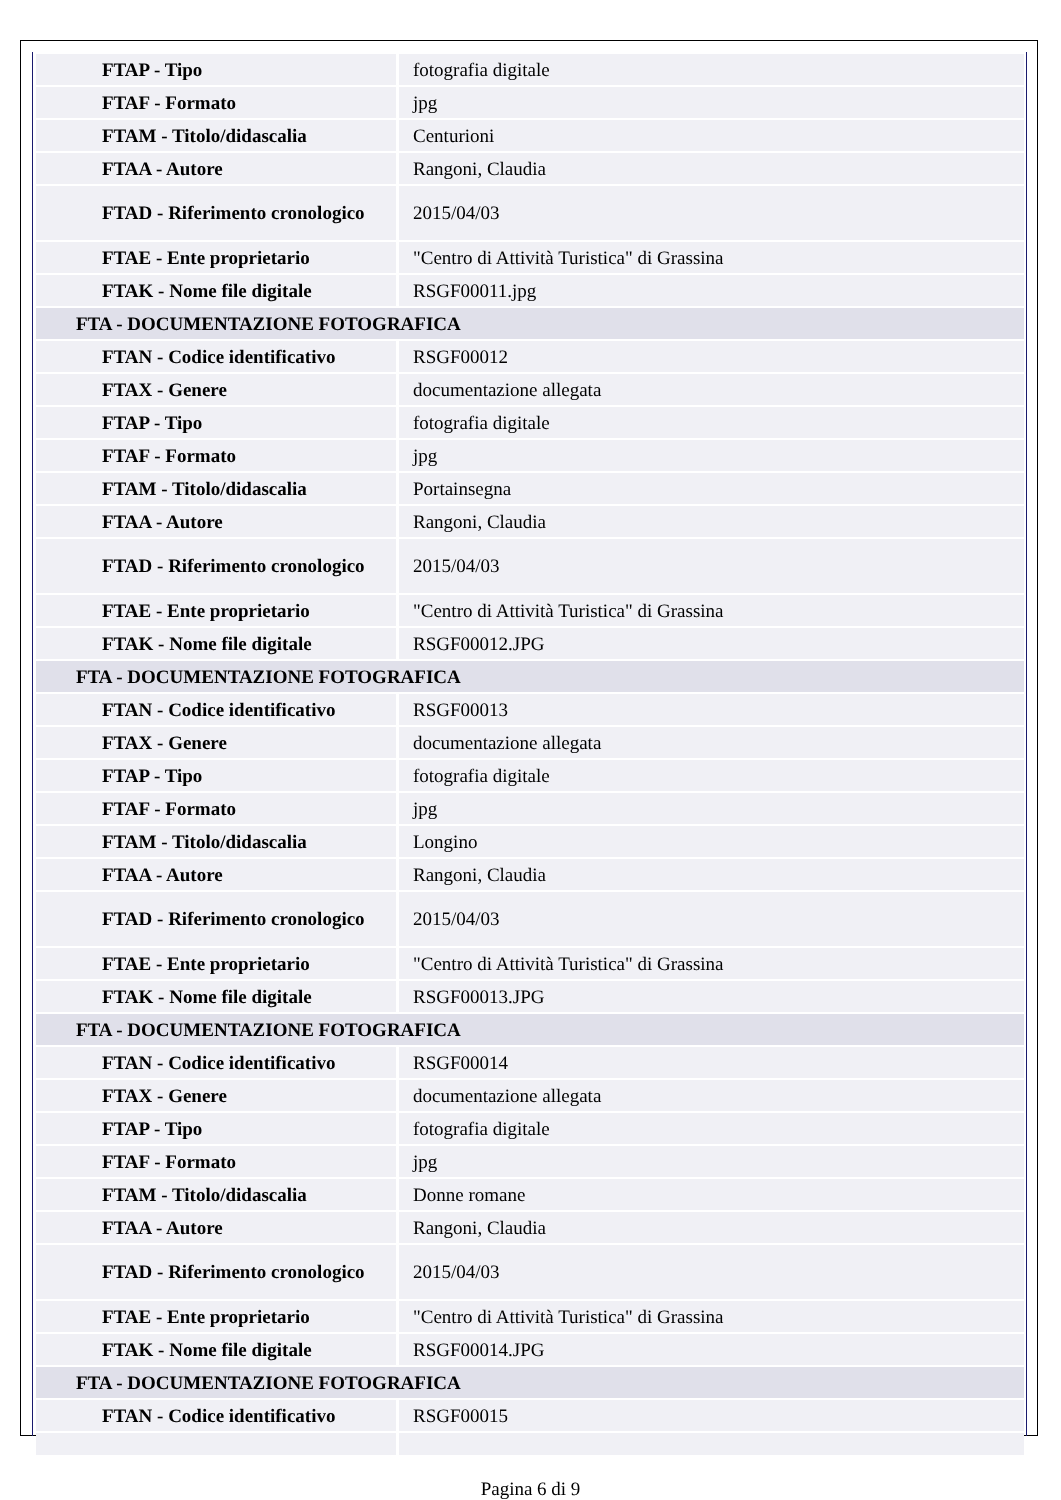| FTAP - Tipo | fotografia digitale |
| FTAF - Formato | jpg |
| FTAM - Titolo/didascalia | Centurioni |
| FTAA - Autore | Rangoni, Claudia |
| FTAD - Riferimento cronologico | 2015/04/03 |
| FTAE - Ente proprietario | "Centro di Attività Turistica" di Grassina |
| FTAK - Nome file digitale | RSGF00011.jpg |
| FTA - DOCUMENTAZIONE FOTOGRAFICA | |
| FTAN - Codice identificativo | RSGF00012 |
| FTAX - Genere | documentazione allegata |
| FTAP - Tipo | fotografia digitale |
| FTAF - Formato | jpg |
| FTAM - Titolo/didascalia | Portainsegna |
| FTAA - Autore | Rangoni, Claudia |
| FTAD - Riferimento cronologico | 2015/04/03 |
| FTAE - Ente proprietario | "Centro di Attività Turistica" di Grassina |
| FTAK - Nome file digitale | RSGF00012.JPG |
| FTA - DOCUMENTAZIONE FOTOGRAFICA | |
| FTAN - Codice identificativo | RSGF00013 |
| FTAX - Genere | documentazione allegata |
| FTAP - Tipo | fotografia digitale |
| FTAF - Formato | jpg |
| FTAM - Titolo/didascalia | Longino |
| FTAA - Autore | Rangoni, Claudia |
| FTAD - Riferimento cronologico | 2015/04/03 |
| FTAE - Ente proprietario | "Centro di Attività Turistica" di Grassina |
| FTAK - Nome file digitale | RSGF00013.JPG |
| FTA - DOCUMENTAZIONE FOTOGRAFICA | |
| FTAN - Codice identificativo | RSGF00014 |
| FTAX - Genere | documentazione allegata |
| FTAP - Tipo | fotografia digitale |
| FTAF - Formato | jpg |
| FTAM - Titolo/didascalia | Donne romane |
| FTAA - Autore | Rangoni, Claudia |
| FTAD - Riferimento cronologico | 2015/04/03 |
| FTAE - Ente proprietario | "Centro di Attività Turistica" di Grassina |
| FTAK - Nome file digitale | RSGF00014.JPG |
| FTA - DOCUMENTAZIONE FOTOGRAFICA | |
| FTAN - Codice identificativo | RSGF00015 |
Pagina 6 di 9